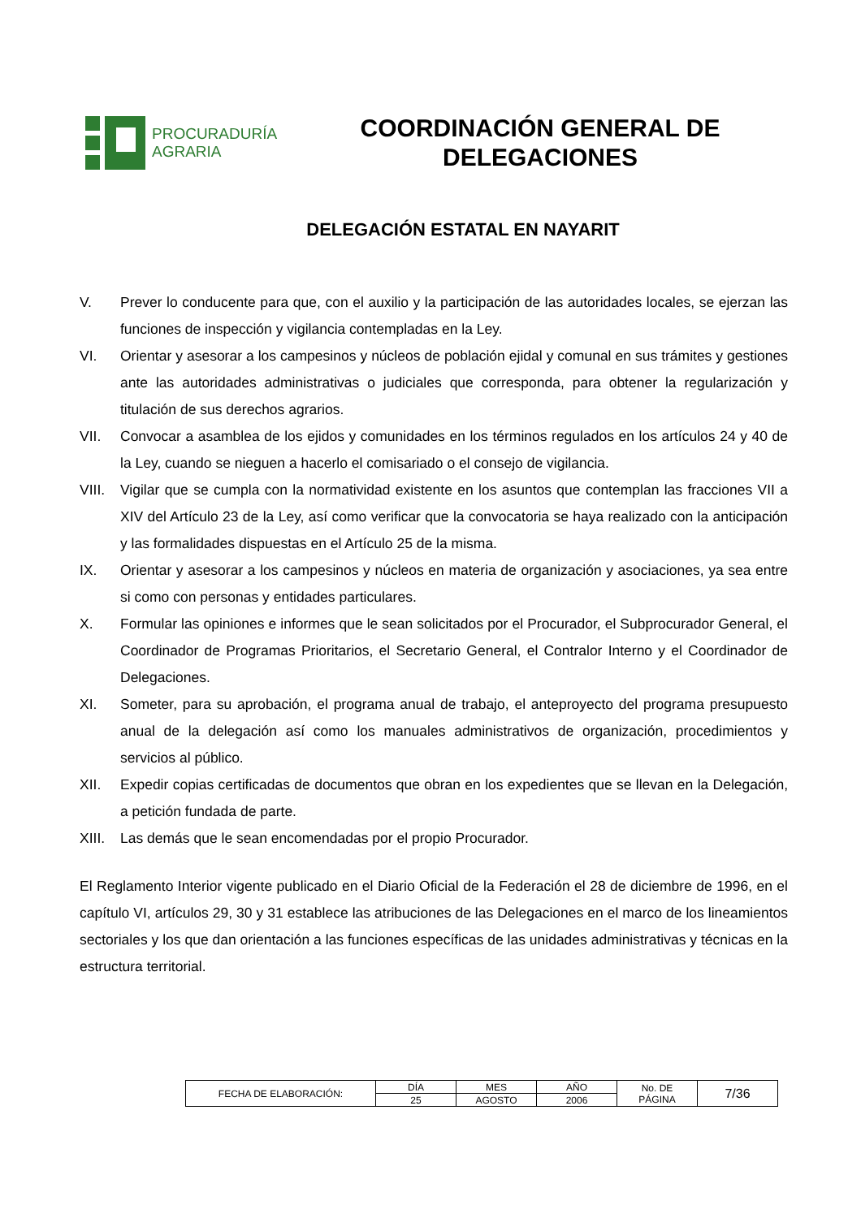PROCURADURÍA
AGRARIA
COORDINACIÓN GENERAL DE DELEGACIONES
DELEGACIÓN ESTATAL EN NAYARIT
V. Prever lo conducente para que, con el auxilio y la participación de las autoridades locales, se ejerzan las funciones de inspección y vigilancia contempladas en la Ley.
VI. Orientar y asesorar a los campesinos y núcleos de población ejidal y comunal en sus trámites y gestiones ante las autoridades administrativas o judiciales que corresponda, para obtener la regularización y titulación de sus derechos agrarios.
VII. Convocar a asamblea de los ejidos y comunidades en los términos regulados en los artículos 24 y 40 de la Ley, cuando se nieguen a hacerlo el comisariado o el consejo de vigilancia.
VIII. Vigilar que se cumpla con la normatividad existente en los asuntos que contemplan las fracciones VII a XIV del Artículo 23 de la Ley, así como verificar que la convocatoria se haya realizado con la anticipación y las formalidades dispuestas en el Artículo 25 de la misma.
IX. Orientar y asesorar a los campesinos y núcleos en materia de organización y asociaciones, ya sea entre si como con personas y entidades particulares.
X. Formular las opiniones e informes que le sean solicitados por el Procurador, el Subprocurador General, el Coordinador de Programas Prioritarios, el Secretario General, el Contralor Interno y el Coordinador de Delegaciones.
XI. Someter, para su aprobación, el programa anual de trabajo, el anteproyecto del programa presupuesto anual de la delegación así como los manuales administrativos de organización, procedimientos y servicios al público.
XII. Expedir copias certificadas de documentos que obran en los expedientes que se llevan en la Delegación, a petición fundada de parte.
XIII. Las demás que le sean encomendadas por el propio Procurador.
El Reglamento Interior vigente publicado en el Diario Oficial de la Federación el 28 de diciembre de 1996, en el capítulo VI, artículos 29, 30 y 31 establece las atribuciones de las Delegaciones en el marco de los lineamientos sectoriales y los que dan orientación a las funciones específicas de las unidades administrativas y técnicas en la estructura territorial.
| FECHA DE ELABORACIÓN: | DÍA | MES | AÑO | No. DE PÁGINA | 7/36 |
| | 25 | AGOSTO | 2006 | | |